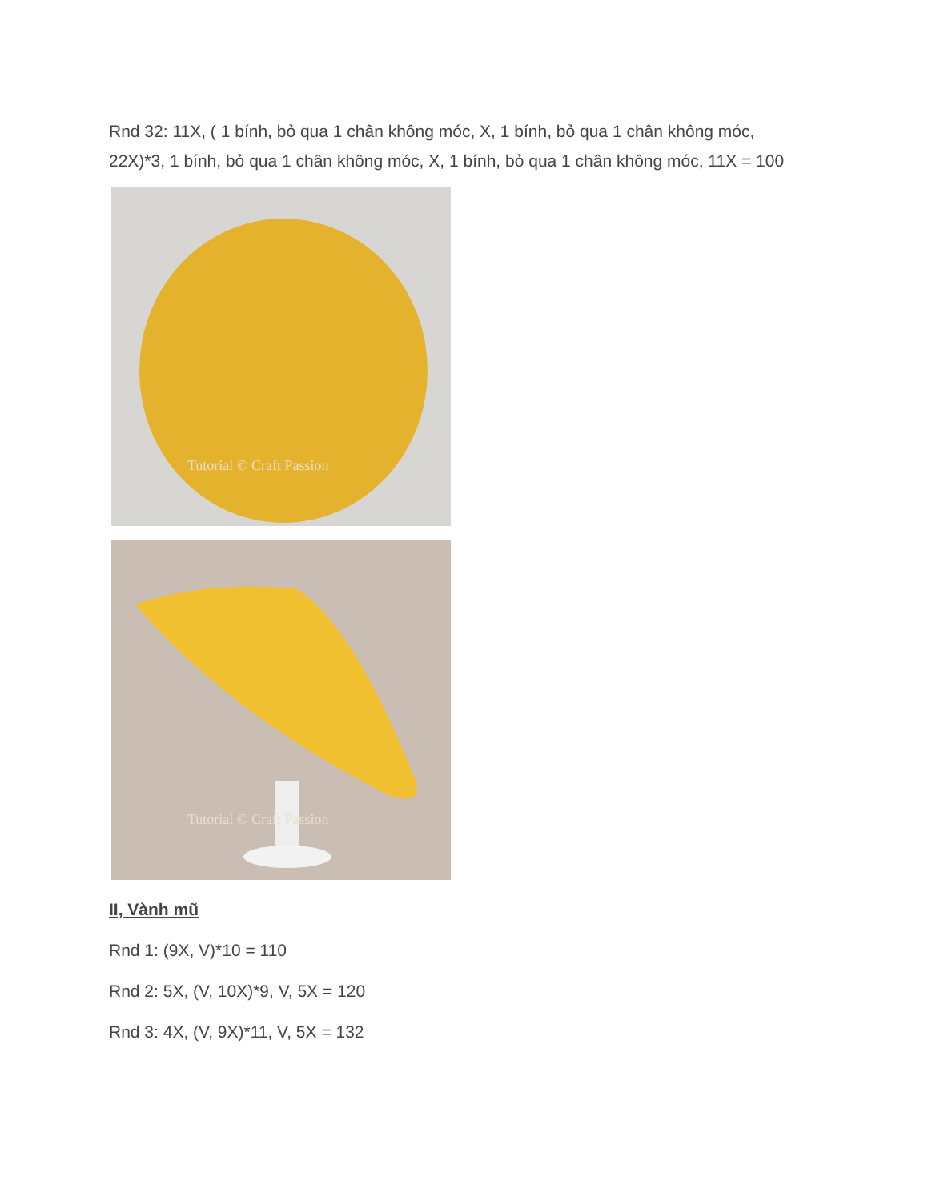Rnd 32: 11X, ( 1 bính, bỏ qua 1 chân không móc, X, 1 bính, bỏ qua 1 chân không móc, 22X)*3, 1 bính, bỏ qua 1 chân không móc, X, 1 bính, bỏ qua 1 chân không móc, 11X = 100
Tutorial © Craft Passion
Tutorial © Craft Passion
II, Vành mũ
Rnd 1: (9X, V)*10 = 110
Rnd 2: 5X, (V, 10X)*9, V, 5X = 120
Rnd 3: 4X, (V, 9X)*11, V, 5X = 132